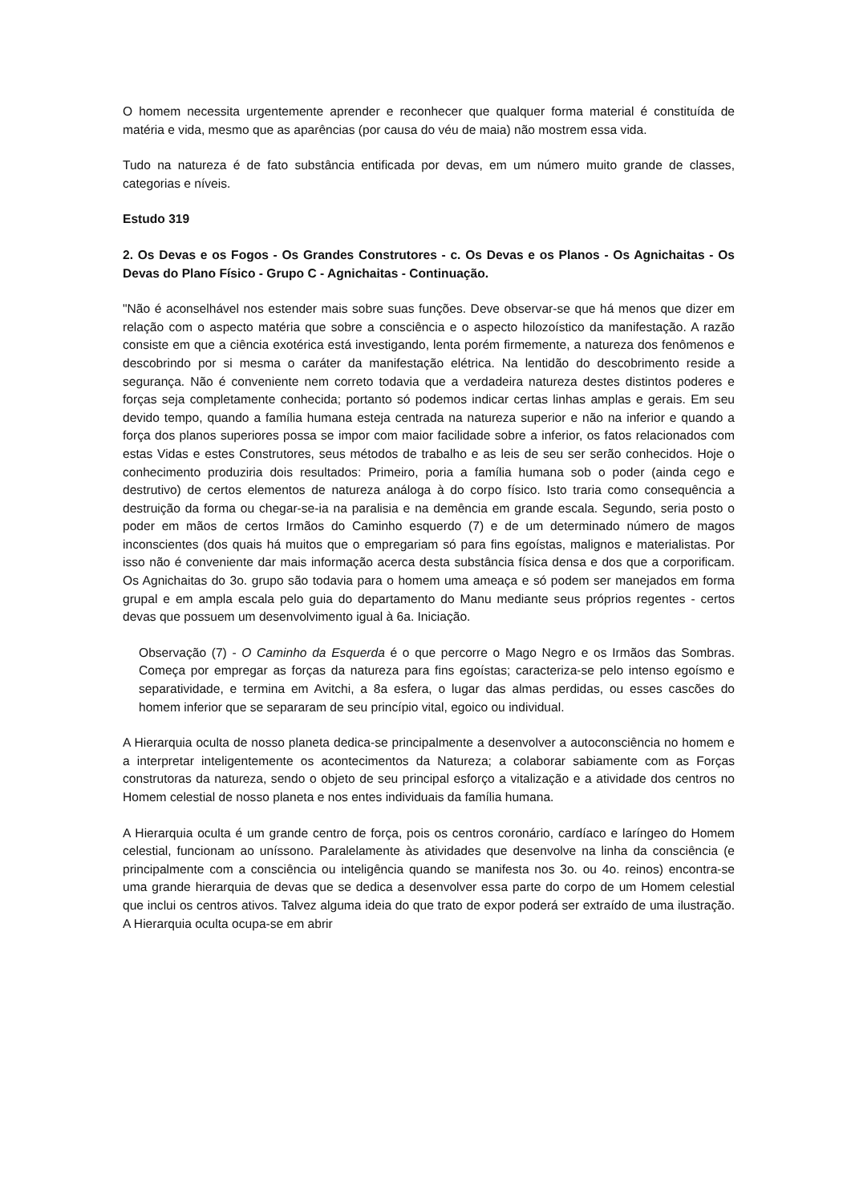O homem necessita urgentemente aprender e reconhecer que qualquer forma material é constituída de matéria e vida, mesmo que as aparências (por causa do véu de maia) não mostrem essa vida.
Tudo na natureza é de fato substância entificada por devas, em um número muito grande de classes, categorias e níveis.
Estudo 319
2. Os Devas e os Fogos - Os Grandes Construtores - c. Os Devas e os Planos - Os Agnichaitas - Os Devas do Plano Físico - Grupo C - Agnichaitas - Continuação.
"Não é aconselhável nos estender mais sobre suas funções. Deve observar-se que há menos que dizer em relação com o aspecto matéria que sobre a consciência e o aspecto hilozoístico da manifestação. A razão consiste em que a ciência exotérica está investigando, lenta porém firmemente, a natureza dos fenômenos e descobrindo por si mesma o caráter da manifestação elétrica. Na lentidão do descobrimento reside a segurança. Não é conveniente nem correto todavia que a verdadeira natureza destes distintos poderes e forças seja completamente conhecida; portanto só podemos indicar certas linhas amplas e gerais. Em seu devido tempo, quando a família humana esteja centrada na natureza superior e não na inferior e quando a força dos planos superiores possa se impor com maior facilidade sobre a inferior, os fatos relacionados com estas Vidas e estes Construtores, seus métodos de trabalho e as leis de seu ser serão conhecidos. Hoje o conhecimento produziria dois resultados: Primeiro, poria a família humana sob o poder (ainda cego e destrutivo) de certos elementos de natureza análoga à do corpo físico. Isto traria como consequência a destruição da forma ou chegar-se-ia na paralisia e na demência em grande escala. Segundo, seria posto o poder em mãos de certos Irmãos do Caminho esquerdo (7) e de um determinado número de magos inconscientes (dos quais há muitos que o empregariam só para fins egoístas, malignos e materialistas. Por isso não é conveniente dar mais informação acerca desta substância física densa e dos que a corporificam. Os Agnichaitas do 3o. grupo são todavia para o homem uma ameaça e só podem ser manejados em forma grupal e em ampla escala pelo guia do departamento do Manu mediante seus próprios regentes - certos devas que possuem um desenvolvimento igual à 6a. Iniciação.
Observação (7) - O Caminho da Esquerda é o que percorre o Mago Negro e os Irmãos das Sombras. Começa por empregar as forças da natureza para fins egoístas; caracteriza-se pelo intenso egoísmo e separatividade, e termina em Avitchi, a 8a esfera, o lugar das almas perdidas, ou esses cascões do homem inferior que se separaram de seu princípio vital, egoico ou individual.
A Hierarquia oculta de nosso planeta dedica-se principalmente a desenvolver a autoconsciência no homem e a interpretar inteligentemente os acontecimentos da Natureza; a colaborar sabiamente com as Forças construtoras da natureza, sendo o objeto de seu principal esforço a vitalização e a atividade dos centros no Homem celestial de nosso planeta e nos entes individuais da família humana.
A Hierarquia oculta é um grande centro de força, pois os centros coronário, cardíaco e laríngeo do Homem celestial, funcionam ao uníssono. Paralelamente às atividades que desenvolve na linha da consciência (e principalmente com a consciência ou inteligência quando se manifesta nos 3o. ou 4o. reinos) encontra-se uma grande hierarquia de devas que se dedica a desenvolver essa parte do corpo de um Homem celestial que inclui os centros ativos. Talvez alguma ideia do que trato de expor poderá ser extraído de uma ilustração. A Hierarquia oculta ocupa-se em abrir